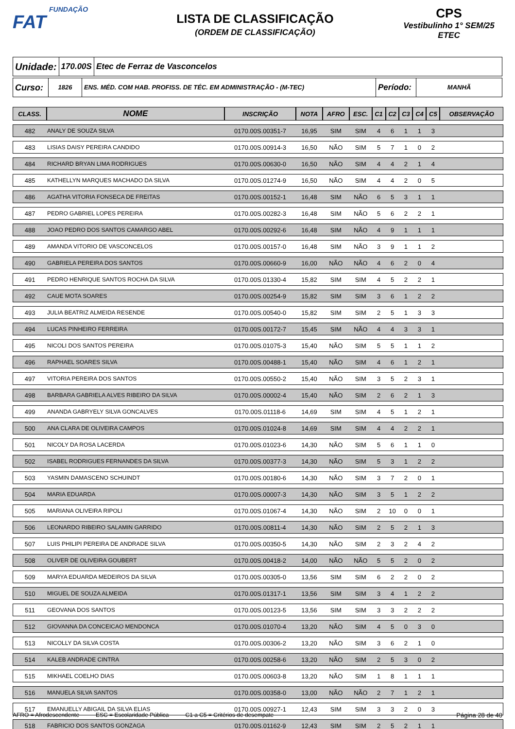FUNDAÇÃO
FAT
LISTA DE CLASSIFICAÇÃO
(ORDEM DE CLASSIFICAÇÃO)
CPS
Vestibulinho 1° SEM/25
ETEC
Unidade:
170.00S Etec de Ferraz de Vasconcelos
Curso:
1826 ENS. MÉD. COM HAB. PROFISS. DE TÉC. EM ADMINISTRAÇÃO - (M-TEC)
Período:
MANHÃ
| CLASS. | NOME | INSCRIÇÃO | NOTA | AFRO | ESC. | C1 | C2 | C3 | C4 | C5 | OBSERVAÇÃO |
| --- | --- | --- | --- | --- | --- | --- | --- | --- | --- | --- | --- |
| 482 | ANALY DE SOUZA SILVA | 0170.00S.00351-7 | 16,95 | SIM | SIM | 4 | 6 | 1 | 1 | 3 | |
| 483 | LISIAS DAISY PEREIRA CANDIDO | 0170.00S.00914-3 | 16,50 | NÃO | SIM | 5 | 7 | 1 | 0 | 2 | |
| 484 | RICHARD BRYAN LIMA RODRIGUES | 0170.00S.00630-0 | 16,50 | NÃO | SIM | 4 | 4 | 2 | 1 | 4 | |
| 485 | KATHELLYN MARQUES MACHADO DA SILVA | 0170.00S.01274-9 | 16,50 | NÃO | SIM | 4 | 4 | 2 | 0 | 5 | |
| 486 | AGATHA VITORIA FONSECA DE FREITAS | 0170.00S.00152-1 | 16,48 | SIM | NÃO | 6 | 5 | 3 | 1 | 1 | |
| 487 | PEDRO GABRIEL LOPES PEREIRA | 0170.00S.00282-3 | 16,48 | SIM | NÃO | 5 | 6 | 2 | 2 | 1 | |
| 488 | JOAO PEDRO DOS SANTOS CAMARGO ABEL | 0170.00S.00292-6 | 16,48 | SIM | NÃO | 4 | 9 | 1 | 1 | 1 | |
| 489 | AMANDA VITORIO DE VASCONCELOS | 0170.00S.00157-0 | 16,48 | SIM | NÃO | 3 | 9 | 1 | 1 | 2 | |
| 490 | GABRIELA PEREIRA DOS SANTOS | 0170.00S.00660-9 | 16,00 | NÃO | NÃO | 4 | 6 | 2 | 0 | 4 | |
| 491 | PEDRO HENRIQUE SANTOS ROCHA DA SILVA | 0170.00S.01330-4 | 15,82 | SIM | SIM | 4 | 5 | 2 | 2 | 1 | |
| 492 | CAUE MOTA SOARES | 0170.00S.00254-9 | 15,82 | SIM | SIM | 3 | 6 | 1 | 2 | 2 | |
| 493 | JULIA BEATRIZ ALMEIDA RESENDE | 0170.00S.00540-0 | 15,82 | SIM | SIM | 2 | 5 | 1 | 3 | 3 | |
| 494 | LUCAS PINHEIRO FERREIRA | 0170.00S.00172-7 | 15,45 | SIM | NÃO | 4 | 4 | 3 | 3 | 1 | |
| 495 | NICOLI DOS SANTOS PEREIRA | 0170.00S.01075-3 | 15,40 | NÃO | SIM | 5 | 5 | 1 | 1 | 2 | |
| 496 | RAPHAEL SOARES SILVA | 0170.00S.00488-1 | 15,40 | NÃO | SIM | 4 | 6 | 1 | 2 | 1 | |
| 497 | VITORIA PEREIRA DOS SANTOS | 0170.00S.00550-2 | 15,40 | NÃO | SIM | 3 | 5 | 2 | 3 | 1 | |
| 498 | BARBARA GABRIELA ALVES RIBEIRO DA SILVA | 0170.00S.00002-4 | 15,40 | NÃO | SIM | 2 | 6 | 2 | 1 | 3 | |
| 499 | ANANDA GABRYELY SILVA GONCALVES | 0170.00S.01118-6 | 14,69 | SIM | SIM | 4 | 5 | 1 | 2 | 1 | |
| 500 | ANA CLARA DE OLIVEIRA CAMPOS | 0170.00S.01024-8 | 14,69 | SIM | SIM | 4 | 4 | 2 | 2 | 1 | |
| 501 | NICOLY DA ROSA LACERDA | 0170.00S.01023-6 | 14,30 | NÃO | SIM | 5 | 6 | 1 | 1 | 0 | |
| 502 | ISABEL RODRIGUES FERNANDES DA SILVA | 0170.00S.00377-3 | 14,30 | NÃO | SIM | 5 | 3 | 1 | 2 | 2 | |
| 503 | YASMIN DAMASCENO SCHUINDT | 0170.00S.00180-6 | 14,30 | NÃO | SIM | 3 | 7 | 2 | 0 | 1 | |
| 504 | MARIA EDUARDA | 0170.00S.00007-3 | 14,30 | NÃO | SIM | 3 | 5 | 1 | 2 | 2 | |
| 505 | MARIANA OLIVEIRA RIPOLI | 0170.00S.01067-4 | 14,30 | NÃO | SIM | 2 | 10 | 0 | 0 | 1 | |
| 506 | LEONARDO RIBEIRO SALAMIN GARRIDO | 0170.00S.00811-4 | 14,30 | NÃO | SIM | 2 | 5 | 2 | 1 | 3 | |
| 507 | LUIS PHILIPI PEREIRA DE ANDRADE SILVA | 0170.00S.00350-5 | 14,30 | NÃO | SIM | 2 | 3 | 2 | 4 | 2 | |
| 508 | OLIVER DE OLIVEIRA GOUBERT | 0170.00S.00418-2 | 14,00 | NÃO | NÃO | 5 | 5 | 2 | 0 | 2 | |
| 509 | MARYA EDUARDA MEDEIROS DA SILVA | 0170.00S.00305-0 | 13,56 | SIM | SIM | 6 | 2 | 2 | 0 | 2 | |
| 510 | MIGUEL DE SOUZA ALMEIDA | 0170.00S.01317-1 | 13,56 | SIM | SIM | 3 | 4 | 1 | 2 | 2 | |
| 511 | GEOVANA DOS SANTOS | 0170.00S.00123-5 | 13,56 | SIM | SIM | 3 | 3 | 2 | 2 | 2 | |
| 512 | GIOVANNA DA CONCEICAO MENDONCA | 0170.00S.01070-4 | 13,20 | NÃO | SIM | 4 | 5 | 0 | 3 | 0 | |
| 513 | NICOLLY DA SILVA COSTA | 0170.00S.00306-2 | 13,20 | NÃO | SIM | 3 | 6 | 2 | 1 | 0 | |
| 514 | KALEB ANDRADE CINTRA | 0170.00S.00258-6 | 13,20 | NÃO | SIM | 2 | 5 | 3 | 0 | 2 | |
| 515 | MIKHAEL COELHO DIAS | 0170.00S.00603-8 | 13,20 | NÃO | SIM | 1 | 8 | 1 | 1 | 1 | |
| 516 | MANUELA SILVA SANTOS | 0170.00S.00358-0 | 13,00 | NÃO | NÃO | 2 | 7 | 1 | 2 | 1 | |
| 517 | EMANUELLY ABIGAIL DA SILVA ELIAS | 0170.00S.00927-1 | 12,43 | SIM | SIM | 3 | 3 | 2 | 0 | 3 | |
| 518 | FABRICIO DOS SANTOS GONZAGA | 0170.00S.01162-9 | 12,43 | SIM | SIM | 2 | 5 | 2 | 1 | 1 | |
AFRO = Afrodescendente ESC = Escolaridade Pública C1 a C5 = Critérios de desempate Página 28 de 40